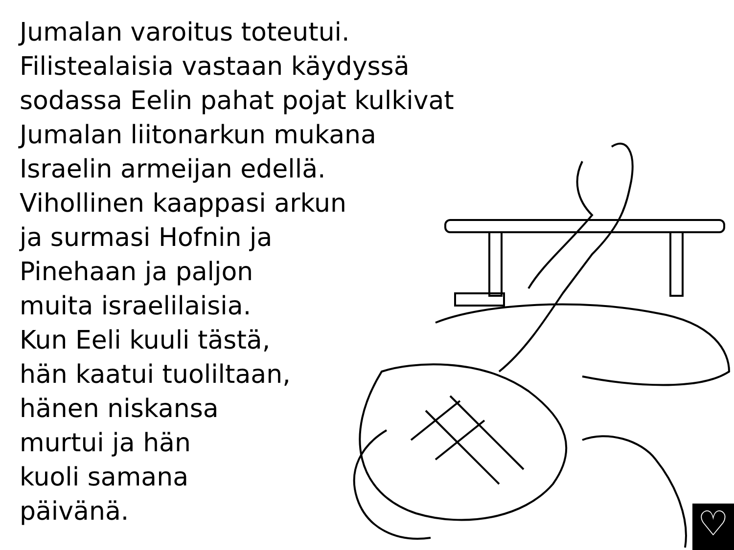Jumalan varoitus toteutui.
Filistealaisia vastaan käydyssä
sodassa Eelin pahat pojat kulkivat
Jumalan liitonarkun mukana
Israelin armeijan edellä.
Vihollinen kaappasi arkun
ja surmasi Hofnin ja
Pinehaan ja paljon
muita israelilaisia.
Kun Eeli kuuli tästä,
hän kaatui tuoliltaan,
hänen niskansa
murtui ja hän
kuoli samana
päivänä.
♡